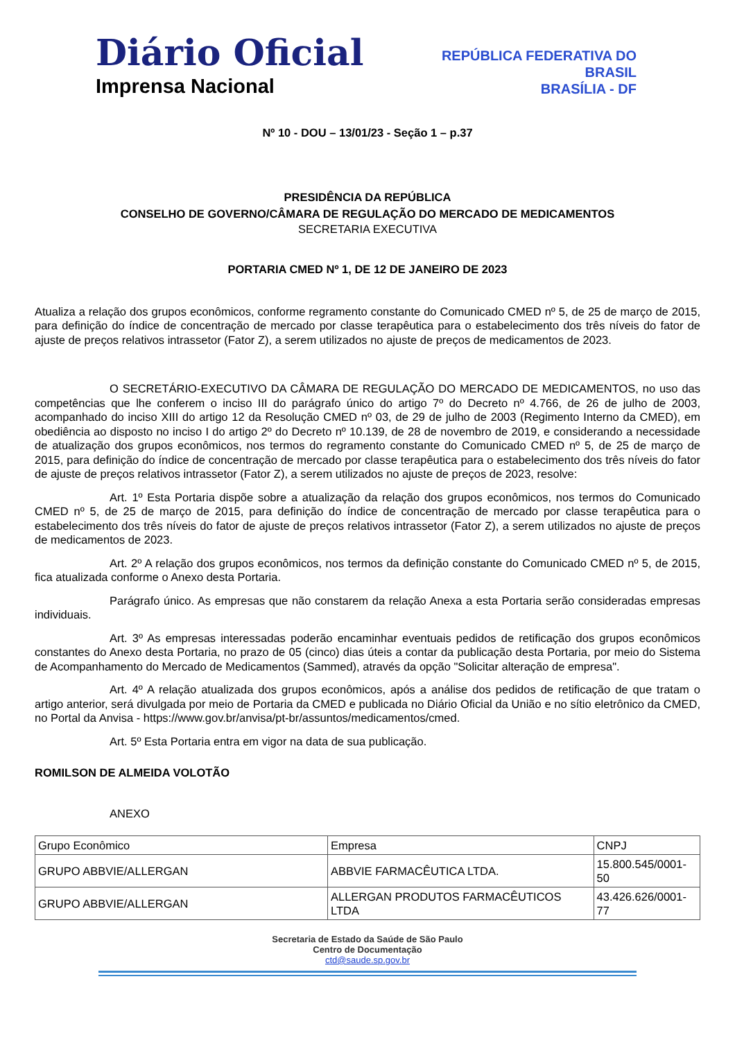Diário Oficial
Imprensa Nacional
REPÚBLICA FEDERATIVA DO
BRASIL
BRASÍLIA - DF
Nº 10 - DOU – 13/01/23 - Seção 1 – p.37
PRESIDÊNCIA DA REPÚBLICA
CONSELHO DE GOVERNO/CÂMARA DE REGULAÇÃO DO MERCADO DE MEDICAMENTOS
SECRETARIA EXECUTIVA
PORTARIA CMED Nº 1, DE 12 DE JANEIRO DE 2023
Atualiza a relação dos grupos econômicos, conforme regramento constante do Comunicado CMED nº 5, de 25 de março de 2015, para definição do índice de concentração de mercado por classe terapêutica para o estabelecimento dos três níveis do fator de ajuste de preços relativos intrassetor (Fator Z), a serem utilizados no ajuste de preços de medicamentos de 2023.
O SECRETÁRIO-EXECUTIVO DA CÂMARA DE REGULAÇÃO DO MERCADO DE MEDICAMENTOS, no uso das competências que lhe conferem o inciso III do parágrafo único do artigo 7º do Decreto nº 4.766, de 26 de julho de 2003, acompanhado do inciso XIII do artigo 12 da Resolução CMED nº 03, de 29 de julho de 2003 (Regimento Interno da CMED), em obediência ao disposto no inciso I do artigo 2º do Decreto nº 10.139, de 28 de novembro de 2019, e considerando a necessidade de atualização dos grupos econômicos, nos termos do regramento constante do Comunicado CMED nº 5, de 25 de março de 2015, para definição do índice de concentração de mercado por classe terapêutica para o estabelecimento dos três níveis do fator de ajuste de preços relativos intrassetor (Fator Z), a serem utilizados no ajuste de preços de 2023, resolve:
Art. 1º Esta Portaria dispõe sobre a atualização da relação dos grupos econômicos, nos termos do Comunicado CMED nº 5, de 25 de março de 2015, para definição do índice de concentração de mercado por classe terapêutica para o estabelecimento dos três níveis do fator de ajuste de preços relativos intrassetor (Fator Z), a serem utilizados no ajuste de preços de medicamentos de 2023.
Art. 2º A relação dos grupos econômicos, nos termos da definição constante do Comunicado CMED nº 5, de 2015, fica atualizada conforme o Anexo desta Portaria.
Parágrafo único. As empresas que não constarem da relação Anexa a esta Portaria serão consideradas empresas individuais.
Art. 3º As empresas interessadas poderão encaminhar eventuais pedidos de retificação dos grupos econômicos constantes do Anexo desta Portaria, no prazo de 05 (cinco) dias úteis a contar da publicação desta Portaria, por meio do Sistema de Acompanhamento do Mercado de Medicamentos (Sammed), através da opção "Solicitar alteração de empresa".
Art. 4º A relação atualizada dos grupos econômicos, após a análise dos pedidos de retificação de que tratam o artigo anterior, será divulgada por meio de Portaria da CMED e publicada no Diário Oficial da União e no sítio eletrônico da CMED, no Portal da Anvisa - https://www.gov.br/anvisa/pt-br/assuntos/medicamentos/cmed.
Art. 5º Esta Portaria entra em vigor na data de sua publicação.
ROMILSON DE ALMEIDA VOLOTÃO
ANEXO
| Grupo Econômico | Empresa | CNPJ |
| GRUPO ABBVIE/ALLERGAN | ABBVIE FARMACÊUTICA LTDA. | 15.800.545/0001- 50 |
| GRUPO ABBVIE/ALLERGAN | ALLERGAN PRODUTOS FARMACÊUTICOS LTDA | 43.426.626/0001- 77 |
Secretaria de Estado da Saúde de São Paulo
Centro de Documentação
ctd@saude.sp.gov.br